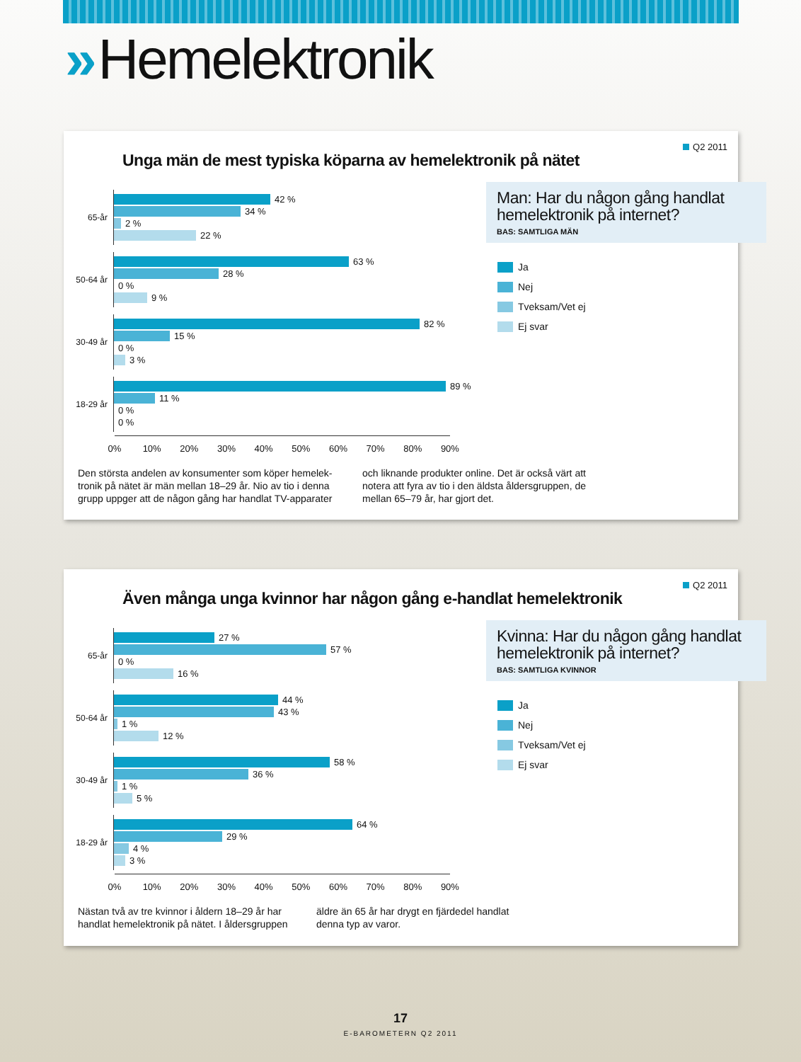» Hemelektronik
Q2 2011
Unga män de mest typiska köparna av hemelektronik på nätet
65-år
42 %
34 %
2 %
22 %
50-64 år
63 %
28 %
0 %
9 %
30-49 år
82 %
15 %
0 %
3 %
18-29 år
89 %
11 %
0 %
0 %
0% 10% 20% 30% 40% 50% 60% 70% 80% 90%
Man: Har du någon gång handlat hemelektronik på internet?
BAS: SAMTLIGA MÄN
Ja
Nej
Tveksam/Vet ej
Ej svar
Den största andelen av konsumenter som köper hemelek-tronik på nätet är män mellan 18–29 år. Nio av tio i denna grupp uppger att de någon gång har handlat TV-apparater
och liknande produkter online. Det är också värt att notera att fyra av tio i den äldsta åldersgruppen, de mellan 65–79 år, har gjort det.
Q2 2011
Även många unga kvinnor har någon gång e-handlat hemelektronik
65-år
27 %
57 %
0 %
16 %
50-64 år
44 %
43 %
1 %
12 %
30-49 år
58 %
36 %
1 %
5 %
18-29 år
64 %
29 %
4 %
3 %
0% 10% 20% 30% 40% 50% 60% 70% 80% 90%
Kvinna: Har du någon gång handlat hemelektronik på internet?
BAS: SAMTLIGA KVINNOR
Ja
Nej
Tveksam/Vet ej
Ej svar
Nästan två av tre kvinnor i åldern 18–29 år har handlat hemelektronik på nätet. I åldersgruppen
äldre än 65 år har drygt en fjärdedel handlat denna typ av varor.
17
E-BAROMETERN Q2 2011